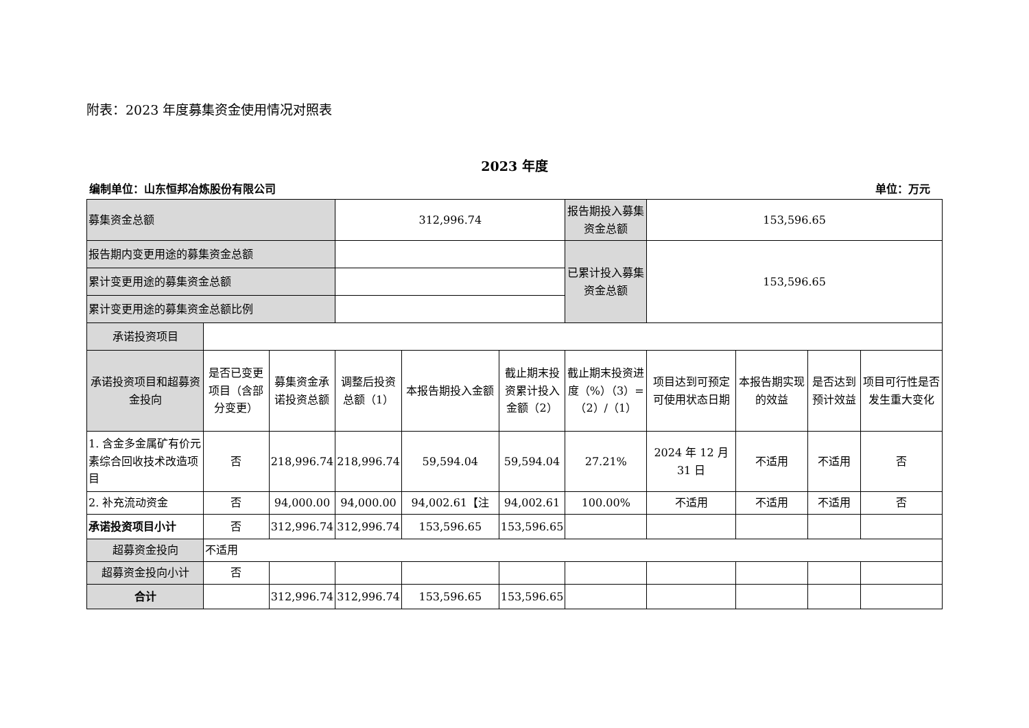附表：2023 年度募集资金使用情况对照表
2023 年度
编制单位：山东恒邦冶炼股份有限公司 单位：万元
| 募集资金总额 | | | 312,996.74 | | | 报告期投入募集资金总额 | 153,596.65 | | | |
| 报告期内变更用途的募集资金总额 | | | | | | 已累计投入募集资金总额 | 153,596.65 | | | |
| 累计变更用途的募集资金总额 | | | | | | | | | | |
| 累计变更用途的募集资金总额比例 | | | | | | | | | | |
| 承诺投资项目 | | | | | | | | | | |
| 承诺投资项目和超募资金投向 | 是否已变更项目（含部分变更） | 募集资金承诺投资总额 | 调整后投资总额（1） | 本报告期投入金额 | 截止期末投资累计投入金额（2） | 截止期末投资进度（%）（3）=（2）/（1） | 项目达到可预定可使用状态日期 | 本报告期实现的效益 | 是否达到预计效益 | 项目可行性是否发生重大变化 |
| 1. 含金多金属矿有价元素综合回收技术改造项目 | 否 | 218,996.74 | 218,996.74 | 59,594.04 | 59,594.04 | 27.21% | 2024 年 12 月 31 日 | 不适用 | 不适用 | 否 |
| 2. 补充流动资金 | 否 | 94,000.00 | 94,000.00 | 94,002.61【注 | 94,002.61 | 100.00% | 不适用 | 不适用 | 不适用 | 否 |
| 承诺投资项目小计 | 否 | 312,996.74 | 312,996.74 | 153,596.65 | 153,596.65 | | | | | |
| 超募资金投向 | 不适用 | | | | | | | | | |
| 超募资金投向小计 | 否 | | | | | | | | | |
| 合计 | | 312,996.74 | 312,996.74 | 153,596.65 | 153,596.65 | | | | | |